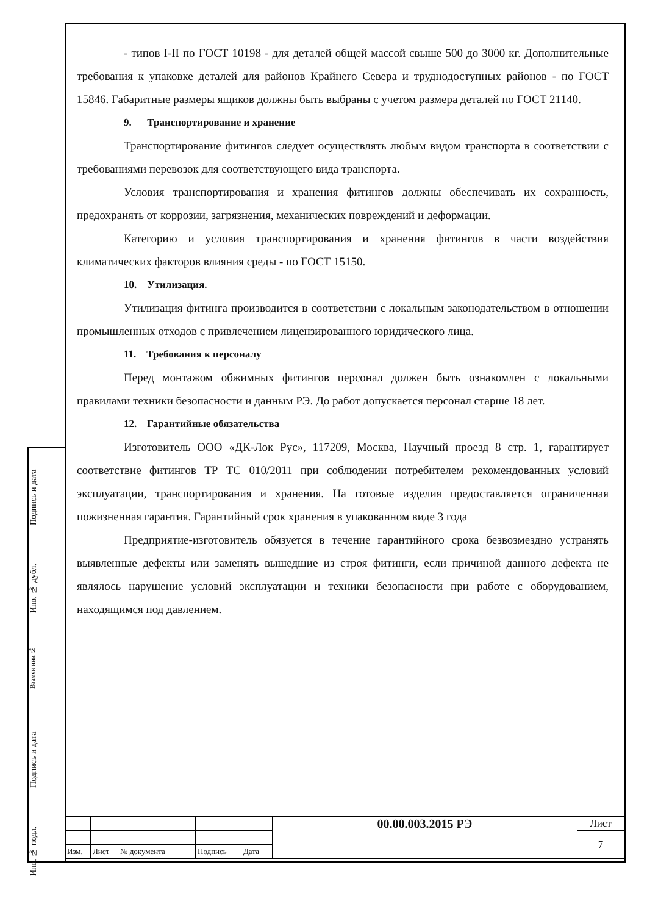- типов I-II по ГОСТ 10198 - для деталей общей массой свыше 500 до 3000 кг. Дополнительные требования к упаковке деталей для районов Крайнего Севера и труднодоступных районов - по ГОСТ 15846. Габаритные размеры ящиков должны быть выбраны с учетом размера деталей по ГОСТ 21140.
9. Транспортирование и хранение
Транспортирование фитингов следует осуществлять любым видом транспорта в соответствии с требованиями перевозок для соответствующего вида транспорта.
Условия транспортирования и хранения фитингов должны обеспечивать их сохранность, предохранять от коррозии, загрязнения, механических повреждений и деформации.
Категорию и условия транспортирования и хранения фитингов в части воздействия климатических факторов влияния среды - по ГОСТ 15150.
10. Утилизация.
Утилизация фитинга производится в соответствии с локальным законодательством в отношении промышленных отходов с привлечением лицензированного юридического лица.
11. Требования к персоналу
Перед монтажом обжимных фитингов персонал должен быть ознакомлен с локальными правилами техники безопасности и данным РЭ. До работ допускается персонал старше 18 лет.
12. Гарантийные обязательства
Изготовитель ООО «ДК-Лок Рус», 117209, Москва, Научный проезд 8 стр. 1, гарантирует соответствие фитингов ТР ТС 010/2011 при соблюдении потребителем рекомендованных условий эксплуатации, транспортирования и хранения. На готовые изделия предоставляется ограниченная пожизненная гарантия. Гарантийный срок хранения в упакованном виде 3 года
Предприятие-изготовитель обязуется в течение гарантийного срока безвозмездно устранять выявленные дефекты или заменять вышедшие из строя фитинги, если причиной данного дефекта не являлось нарушение условий эксплуатации и техники безопасности при работе с оборудованием, находящимся под давлением.
Подпись и дата
Инв. № дубл.
Взамен инв.№
Подпись и дата
Инв. № подл.
| | | | | | 00.00.003.2015 РЭ | Лист |
| | | | | | | 7 |
| Изм. | Лист | № документа | Подпись | Дата | | |